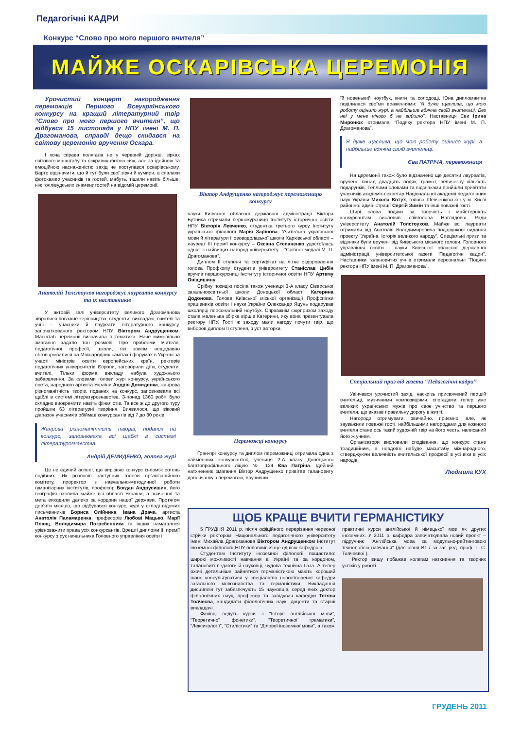Педагогічні КАДРИ
Конкурс “Слово про мого першого вчителя”
МАЙЖЕ ОСКАРІВСЬКА ЦЕРЕМОНІЯ
Урочистий концерт нагородження переможців Першого Всеукраїнського конкурсу на кращий літературний твір “Слово про мого першого вчителя”, що відбувся 15 листопада у НПУ імені М. П. Драгоманова, справді дещо скидався на світову церемонію вручення Оскара.
І хоча справа полягала не у червоній доріжці, зірках світового масштабу та яскравих фотосесіях, але за ідейною та емоційною наснаженістю захід не поступався оскарівському. Варто відзначити, що й тут були свої зірки й кумири, а спалахи фотокамер учасників та гостей, мабуть, тішили навіть більше, ніж голлівудських знаменитостей на відомій церемонії.
Анатолій Толстоухов нагороджує лауреатів конкурсу та їх наставників
У актовій залі університету великого Драгоманова зібралися поважне керівництво, студенти, викладачі, вчителі та учні – учасники й лауреати літературного конкурсу, започаткованого ректором НПУ Віктором Андрущенком. Масштаб церемонії визначила її тематика. Наче мимовільно змагання задало тон розмові. Про проблеми вчителя, педагогічної професії, школи, які зовсім нещодавно обговорювалися на Міжнародних самітах і форумах в Україні за участі міністрів освіти європейських країн, ректорів педагогічних університетів Європи, заговорили діти, студенти, вчителі. Тільки форма викладу набула художнього забарвлення. За словами голови журі конкурсу, українського поета, народного артиста України Андрія Демиденка, жанрова різноманітність творів, поданих на конкурс, заповнювала всі щаблі в системі літературознавства. З-понад 1360 робіт було складно виокремити навіть фіналістів. Та все ж до другого туру пройшли 63 літературні творіння. Виявилося, що віковий діапазон учасників обіймав конкурсантів від 7 до 80 років.
Жанрова різноманітність творів, поданих на конкурс, заповнювала всі щаблі в системі літературознавства.
Андрій ДЕМИДЕНКО, голова журі
Це не єдиний аспект, що вирізняв конкурс із-поміж сотень подібних. Як розповів заступник голови організаційного комітету, проректор з навчально-методичної роботи гуманітарних інститутів, професор Богдан Андрусишин, його географія охопила майже всі області України, а значення та мета виходили далеко за кордони нашої держави. Протягом дев’яти місяців, що відбувався конкурс, журі у складі відомих письменників Бориса Олійника, Івана Драча, артиста Анатолія Паламаренка, професорів Любові Мацько, Марії Плющ, Володимира Погребенника та інших намагалося урівноважити права усіх конкурсантів. Врешті дипломи ІІІ премії конкурсу з рук начальника Головного управління освіти і
Віктор Андрущенко нагороджує переможницю конкурсу
науки Київської обласної державної адміністрації Віктора Бутника отримали першокурсниця Інституту історичної освіти НПУ Вікторія Левченко, студентка третього курсу Інституту української філології Марія Зарінова. Учителька української мови й літератури Нововодолазької школи Харківської області – лауреат ІІІ премії конкурсу – Оксана Степаненко удостоїлась однієї з найвищих нагород університету – “Срібної медалі М. П. Драгоманова”.
Диплом ІІ ступеня та сертифікат на літнє оздоровлення голова Профкому студентів університету Станіслав Цибін вручив першокурсниці Інституту історичної освіти НПУ Артему Оніщишину.
Срібну позицію посіла також учениця 3-А класу Сіверської загальноосвітньої школи Донецької області Катерина Додонова. Голова Київської міської організації Профспілки працівників освіти і науки України Олександр Яцунь подарував школярці персональний ноутбук. Справжнім сюрпризом заходу стала маленька збірка віршів Катерини, яку вона презентувала ректору НПУ. Гості ж заходу мали нагоду почути твір, що виборов диплом ІІ ступеня, з уст авторки.
Переможці конкурсу
Гран-прі конкурсу та диплом переможниці отримала одна з найменших конкурсанток, учениця 2-А класу Донецького багатопрофільного ліцею № 124 Єва Патріча. Ідейний натхненник змагання Віктор Андрущенко привітав талановиту донеччанку з перемогою, вручивши
їй новенький ноутбук, книги та солодощі. Юна дипломантка поділилася своїми враженнями: “Я дуже щаслива, що мою роботу оцінило журі, а найбільше вдячна своїй вчительці. Без неї у мене нічого б не вийшло”. Наставниця Єви Ірина Миронюк отримала “Подяку ректора НПУ імені М. П. Драгоманова”.
Я дуже щаслива, що мою роботу оцінило журі, а найбільше вдячна своїй вчительці.
Єва ПАТРІЧА, переможниця
На церемонії також було відзначено ще десятки лауреатів, вручено понад двадцять подяк, грамот, величезну кількість подарунків. Теплими словами та відзнаками прийшли привітати учасників академік-секретар Національної академії педагогічних наук України Микола Євтух, голова Шевченківської у м. Києві районної адміністрації Сергій Зимін та інші поважні гості.
Щирі слова подяки за творчість і майстерність конкурсантам висловив співголова Наглядової Ради університету Анатолій Толстоухов. Майже всі лауреати отримали від Анатолія Володимировича подарункові видання проекту “Україна. Історія великого народу”. Спеціальні призи та відзнаки були вручені від Київського міського голови, Головного управління освіти і науки Київської обласної державної адміністрації, університетської газети “Педагогічні кадри”. Наставники талановитих учнів отримали персональні “Подяки ректора НПУ імені М. П. Драгоманова”.
Спеціальний приз від газети “Педагогічні кадри”
Увінчався урочистий захід, наскрізь присвячений першій вчительці, музичними композиціями, спогадами тепер уже великих українських мужів про своє учінство та першого вчителя, що вказав правильну дорогу в житті.
Нагороди отримувати, звичайно, приємно, але, як зауважили поважні гості, найбільшими нагородами для кожного вчителя стане ось такий художній твір на його честь, написаний його ж учнем.
Організатори висловили сподівання, що конкурс стане традиційним, а невдовзі набуде масштабу міжнародного, стверджуючи величність вчительської професії в усі віки в усіх народів.
Людмила КУХ
ЩОБ КРАЩЕ ВЧИТИ ГЕРМАНІСТИКУ
5 ГРУДНЯ 2011 р. після офіційного перерізання червоної стрічки ректором Національного педагогічного університету імені Михайла Драгоманова Віктором Андрущенком Інститут іноземної філології НПУ поповнився ще однією кафедрою.
Студентам Інституту іноземної філології пощастило: широкі можливості навчання в Україні та за кордоном, талановиті педагоги й науковці, чудова технічна база. А тепер охочі детальніше зайнятися германістикою мають хороший шанс консультуватися у спеціалістів новоствореної кафедри загального мовознавства та германістики. Викладання дисциплін тут забезпечують 15 науковців, серед яких доктор філологічних наук, професор та завідувач кафедри Тетяна Толчеєва, кандидати філологічних наук, доценти та старші викладачі.
Фахівці ведуть курси з “Історії англійської мови”, “Теоретичної фонетики”, “Теоретичної граматики”, “Лексикології”, “Стилістики” та “Ділової іноземної мови”, а також
практичні курси англійської й німецької мов як других іноземних. У 2011 р. кафедра започаткувала новий проект – підручник “Англійська мова за модульно-рейтинговою технологією навчання” (для рівня В1 / за заг. ред. проф. Т. С. Толчеєвої ).
Ректор вишу побажав колегам натхнення та творчих успіхів у роботі.
ГРУДЕНЬ 2011